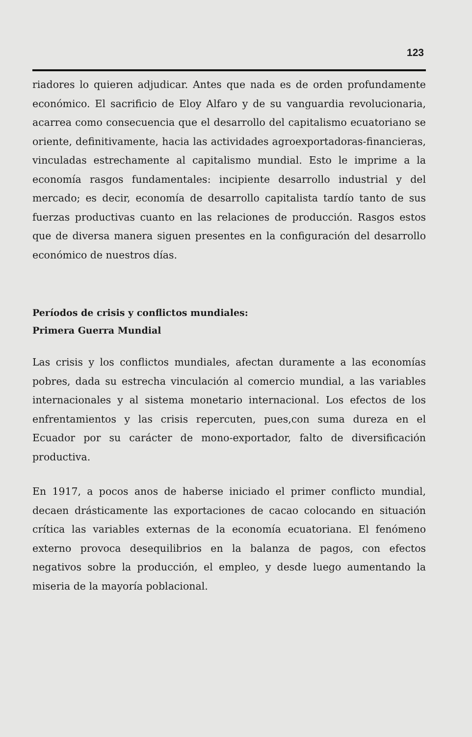123
riadores lo quieren adjudicar. Antes que nada es de orden profundamente económico. El sacrificio de Eloy Alfaro y de su vanguardia revolucionaria, acarrea como consecuencia que el desarrollo del capitalismo ecuatoriano se oriente, definitivamente, hacia las actividades agroexportadoras-financieras, vinculadas estrechamente al capitalismo mundial. Esto le imprime a la economía rasgos fundamentales: incipiente desarrollo industrial y del mercado; es decir, economía de desarrollo capitalista tardío tanto de sus fuerzas productivas cuanto en las relaciones de producción. Rasgos estos que de diversa manera siguen presentes en la configuración del desarrollo económico de nuestros días.
Períodos de crisis y conflictos mundiales:
Primera Guerra Mundial
Las crisis y los conflictos mundiales, afectan duramente a las economías pobres, dada su estrecha vinculación al comercio mundial, a las variables internacionales y al sistema monetario internacional. Los efectos de los enfrentamientos y las crisis repercuten, pues,con suma dureza en el Ecuador por su carácter de mono-exportador, falto de diversificación productiva.
En 1917, a pocos anos de haberse iniciado el primer conflicto mundial, decaen drásticamente las exportaciones de cacao colocando en situación crítica las variables externas de la economía ecuatoriana. El fenómeno externo provoca desequilibrios en la balanza de pagos, con efectos negativos sobre la producción, el empleo, y desde luego aumentando la miseria de la mayoría poblacional.